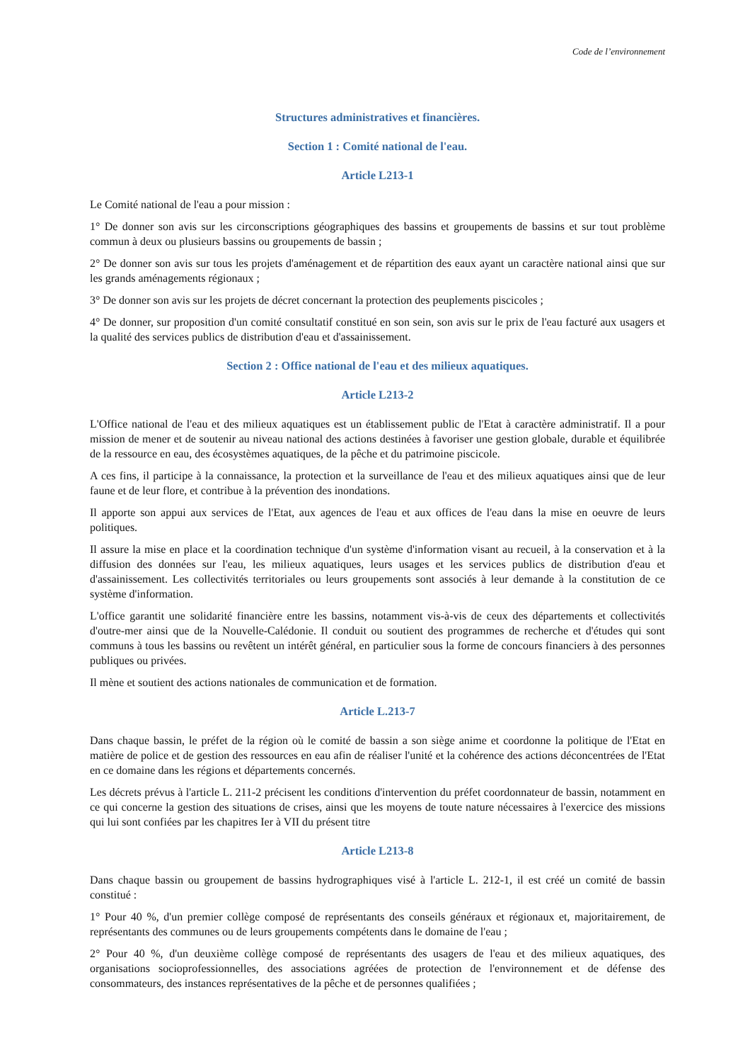Code de l’environnement
Structures administratives et financières.
Section 1 : Comité national de l'eau.
Article L213-1
Le Comité national de l'eau a pour mission :
1° De donner son avis sur les circonscriptions géographiques des bassins et groupements de bassins et sur tout problème commun à deux ou plusieurs bassins ou groupements de bassin ;
2° De donner son avis sur tous les projets d'aménagement et de répartition des eaux ayant un caractère national ainsi que sur les grands aménagements régionaux ;
3° De donner son avis sur les projets de décret concernant la protection des peuplements piscicoles ;
4° De donner, sur proposition d'un comité consultatif constitué en son sein, son avis sur le prix de l'eau facturé aux usagers et la qualité des services publics de distribution d'eau et d'assainissement.
Section 2 : Office national de l'eau et des milieux aquatiques.
Article L213-2
L'Office national de l'eau et des milieux aquatiques est un établissement public de l'Etat à caractère administratif. Il a pour mission de mener et de soutenir au niveau national des actions destinées à favoriser une gestion globale, durable et équilibrée de la ressource en eau, des écosystèmes aquatiques, de la pêche et du patrimoine piscicole.
A ces fins, il participe à la connaissance, la protection et la surveillance de l'eau et des milieux aquatiques ainsi que de leur faune et de leur flore, et contribue à la prévention des inondations.
Il apporte son appui aux services de l'Etat, aux agences de l'eau et aux offices de l'eau dans la mise en oeuvre de leurs politiques.
Il assure la mise en place et la coordination technique d'un système d'information visant au recueil, à la conservation et à la diffusion des données sur l'eau, les milieux aquatiques, leurs usages et les services publics de distribution d'eau et d'assainissement. Les collectivités territoriales ou leurs groupements sont associés à leur demande à la constitution de ce système d'information.
L'office garantit une solidarité financière entre les bassins, notamment vis-à-vis de ceux des départements et collectivités d'outre-mer ainsi que de la Nouvelle-Calédonie. Il conduit ou soutient des programmes de recherche et d'études qui sont communs à tous les bassins ou revêtent un intérêt général, en particulier sous la forme de concours financiers à des personnes publiques ou privées.
Il mène et soutient des actions nationales de communication et de formation.
Article L.213-7
Dans chaque bassin, le préfet de la région où le comité de bassin a son siège anime et coordonne la politique de l'Etat en matière de police et de gestion des ressources en eau afin de réaliser l'unité et la cohérence des actions déconcentrées de l'Etat en ce domaine dans les régions et départements concernés.
Les décrets prévus à l'article L. 211-2 précisent les conditions d'intervention du préfet coordonnateur de bassin, notamment en ce qui concerne la gestion des situations de crises, ainsi que les moyens de toute nature nécessaires à l'exercice des missions qui lui sont confiées par les chapitres Ier à VII du présent titre
Article L213-8
Dans chaque bassin ou groupement de bassins hydrographiques visé à l'article L. 212-1, il est créé un comité de bassin constitué :
1° Pour 40 %, d'un premier collège composé de représentants des conseils généraux et régionaux et, majoritairement, de représentants des communes ou de leurs groupements compétents dans le domaine de l'eau ;
2° Pour 40 %, d'un deuxième collège composé de représentants des usagers de l'eau et des milieux aquatiques, des organisations socioprofessionnelles, des associations agréées de protection de l'environnement et de défense des consommateurs, des instances représentatives de la pêche et de personnes qualifiées ;